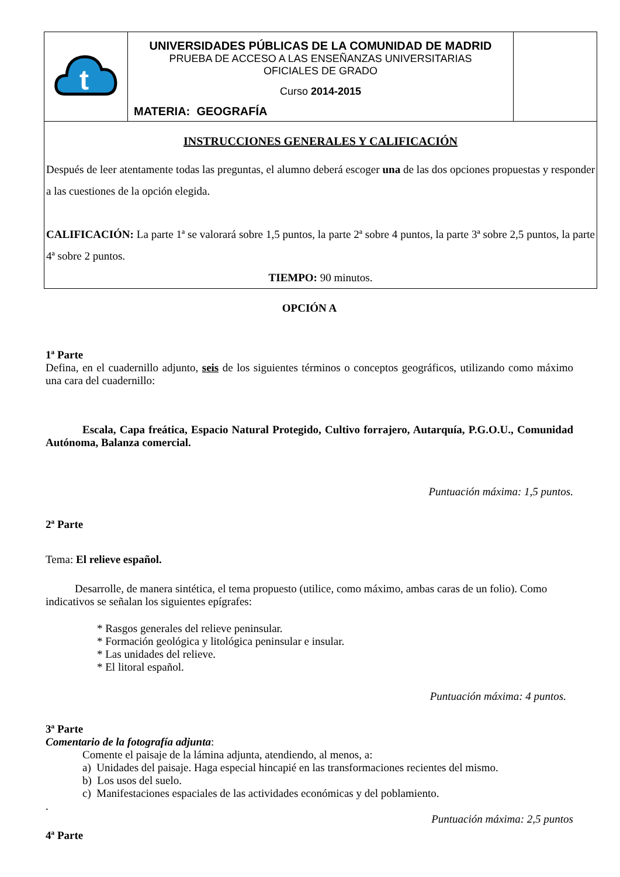| t | UNIVERSIDADES PÚBLICAS DE LA COMUNIDAD DE MADRID PRUEBA DE ACCESO A LAS ENSEÑANZAS UNIVERSITARIAS OFICIALES DE GRADO Curso 2014-2015 MATERIA: GEOGRAFÍA | |
| INSTRUCCIONES GENERALES Y CALIFICACIÓN Después de leer atentamente todas las preguntas, el alumno deberá escoger una de las dos opciones propuestas y responder a las cuestiones de la opción elegida. CALIFICACIÓN: La parte 1ª se valorará sobre 1,5 puntos, la parte 2ª sobre 4 puntos, la parte 3ª sobre 2,5 puntos, la parte 4ª sobre 2 puntos. TIEMPO: 90 minutos. | | |
OPCIÓN A
1ª Parte
Defina, en el cuadernillo adjunto, seis de los siguientes términos o conceptos geográficos, utilizando como máximo una cara del cuadernillo:
Escala, Capa freática, Espacio Natural Protegido, Cultivo forrajero, Autarquía, P.G.O.U., Comunidad Autónoma, Balanza comercial.
Puntuación máxima: 1,5 puntos.
2ª Parte
Tema: El relieve español.
Desarrolle, de manera sintética, el tema propuesto (utilice, como máximo, ambas caras de un folio). Como indicativos se señalan los siguientes epígrafes:
* Rasgos generales del relieve peninsular.
* Formación geológica y litológica peninsular e insular.
* Las unidades del relieve.
* El litoral español.
Puntuación máxima: 4 puntos.
3ª Parte
Comentario de la fotografía adjunta:
Comente el paisaje de la lámina adjunta, atendiendo, al menos, a:
a) Unidades del paisaje. Haga especial hincapié en las transformaciones recientes del mismo.
b) Los usos del suelo.
c) Manifestaciones espaciales de las actividades económicas y del poblamiento.
.
Puntuación máxima: 2,5 puntos
4ª Parte